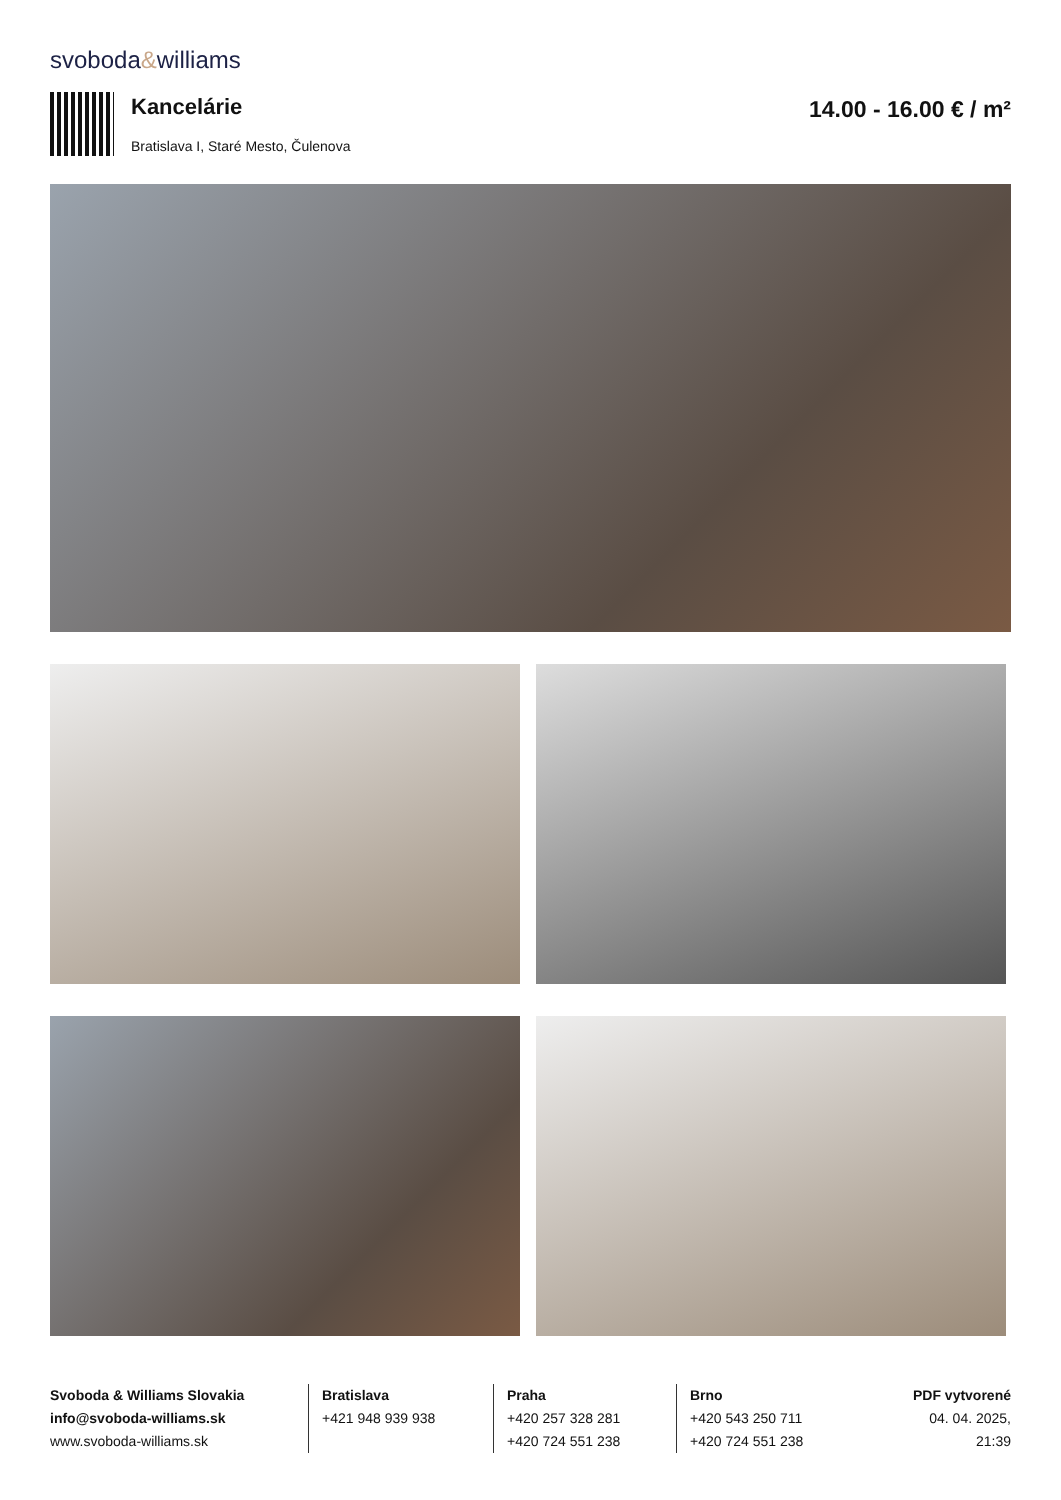svoboda&williams
Kancelárie
Bratislava I, Staré Mesto, Čulenova
14.00 - 16.00 € / m²
Svoboda & Williams Slovakia
info@svoboda-williams.sk
www.svoboda-williams.sk
Bratislava
+421 948 939 938
Praha
+420 257 328 281
+420 724 551 238
Brno
+420 543 250 711
+420 724 551 238
PDF vytvorené
04. 04. 2025, 21:39